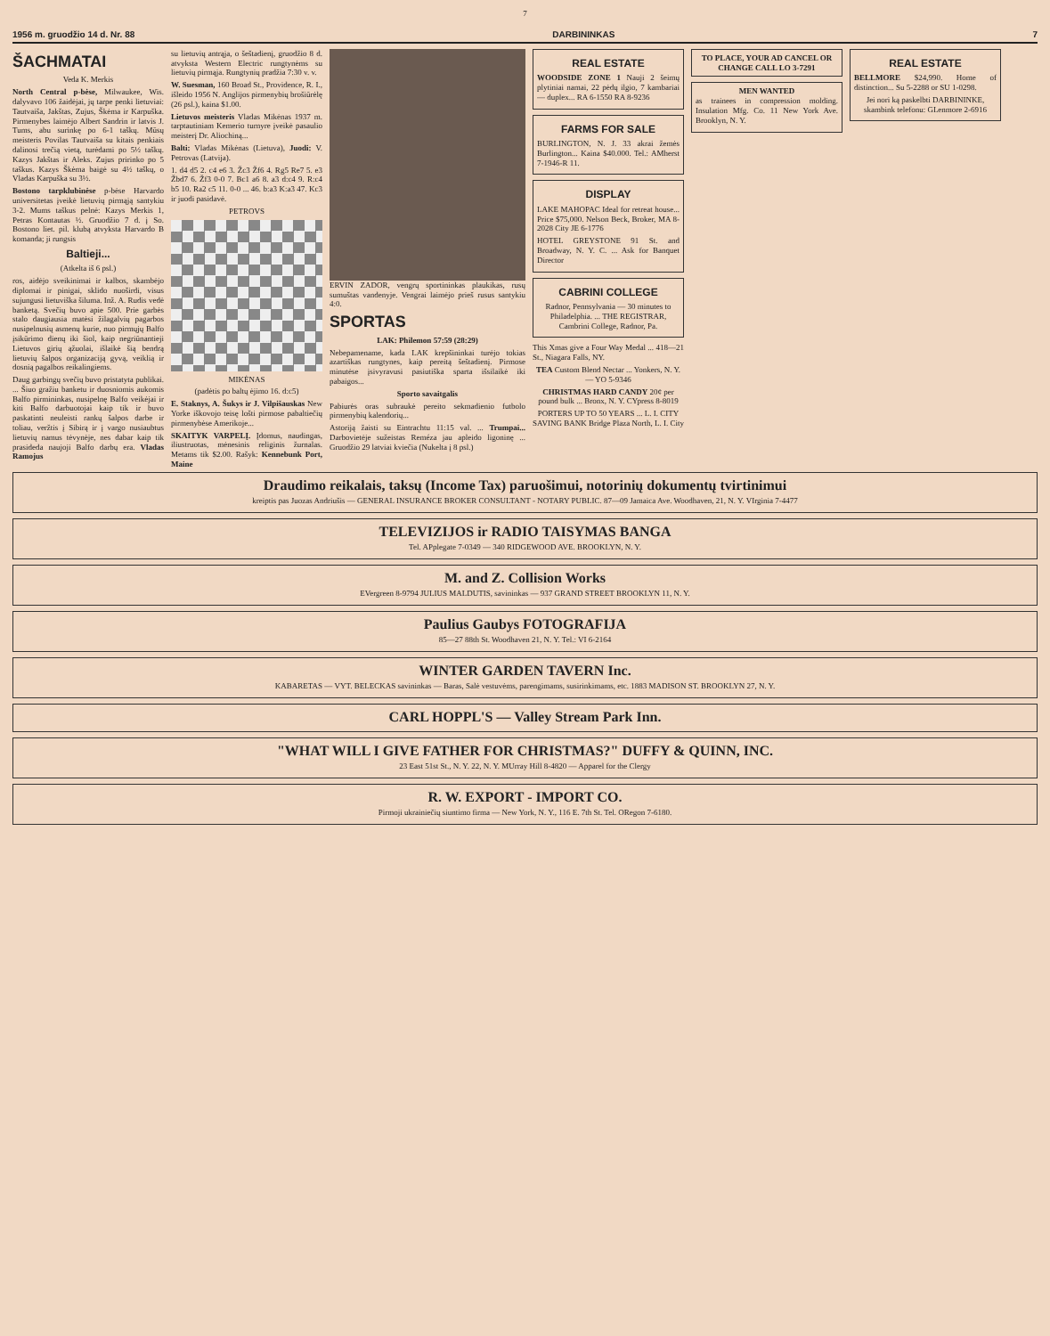7
1956 m. gruodžio 14 d. Nr. 88 DARBININKAS 7
ŠACHMATAI
Veda K. Merkis
North Central p-bėse, Milwaukee, Wis. dalyvavo 106 žaidėjai, jų tarpe penki lietuviai: Tautvaiša, Jakštas, Zujus, Škėma ir Karpuška. Pirmenybes laimėjo Albert Sandrin ir latvis J. Tums, abu surinkę po 6-1 taškų. Mūsų meisteris Povilas Tautvaiša su kitais penkiais dalinosi trečią vietą, turėdami po 5½ taškų. Kazys Jakštas ir Aleks. Zujus pririnko po 5 taškus. Kazys Škėma baigė su 4½ taškų, o Vladas Karpuška su 3½.
Bostono tarpklubinėse p-bėse Harvardo universitetas įveikė lietuvių pirmąją santykiu 3-2. Mums taškus pelnė: Kazys Merkis 1, Petras Kontautas ½. Gruodžio 7 d. į So. Bostono liet. pil. klubą atvyksta Harvardo B komanda; ji rungsis
Baltieji...
(Atkelta iš 6 psl.)
ros, aidėjo sveikinimai ir kalbos, skambėjo diplomai ir pinigai, sklido nuoširdi, visus sujungusi lietuviška šiluma. Inž. A. Rudis vedė banketą. Svečių buvo apie 500. Prie garbės stalo daugiausia matėsi žilagalvių pagarbos nusipelnusių asmenų kurie, nuo pirmųjų Balfo įsikūrimo dienų iki šiol, kaip negriūnantieji Lietuvos girių ąžuolai, išlaikė šią bendrą lietuvių šalpos organizaciją gyvą, veiklią ir dosnią pagalbos reikalingiems.
Daug garbingų svečių buvo pristatyta publikai. ... Šiuo gražiu banketu ir duosniomis aukomis Balfo pirmininkas, nusipelnę Balfo veikėjai ir kiti Balfo darbuotojai kaip tik ir buvo paskatinti neuleisti rankų šalpos darbe ir toliau, veržtis į Sibirą ir į vargo nusiaubtus lietuvių namus tėvynėje, nes dabar kaip tik prasideda naujoji Balfo darbų era. Vladas Ramojus
su lietuvių antrąja, o šeštadienį, gruodžio 8 d. atvyksta Western Electric rungtynėms su lietuvių pirmąja. Rungtynių pradžia 7:30 v. v.
W. Suesman, 160 Broad St., Providence, R. I., išleido 1956 N. Anglijos pirmenybių brošiūrėlę (26 psl.), kaina $1.00.
Lietuvos meisteris Vladas Mikėnas 1937 m. tarptautiniam Kemerio turnyre įveikė pasaulio meisterį Dr. Aliochiną...
Balti: Vladas Mikėnas (Lietuva), Juodi: V. Petrovas (Latvija).
1. d4 d5 2. c4 e6 3. Žc3 Žf6 4. Rg5 Re7 5. e3 Žbd7 6. Žf3 0-0 7. Bc1 a6 8. a3 d:c4 9. R:c4 b5 10. Ra2 c5 11. 0-0 ... 46. b:a3 K:a3 47. Kc3 ir juodi pasidavė.
PETROVS
MIKĖNAS
(padėtis po baltų ėjimo 16. d:c5)
E. Staknys, A. Šukys ir J. Vilpišauskas New Yorke iškovojo teisę lošti pirmose pabaltiečių pirmenybėse Amerikoje...
SKAITYK VARPELĮ. Įdomus, naudingas, iliustruotas, mėnesinis religinis žurnalas. Metams tik $2.00. Rašyk: Kennebunk Port, Maine
ERVIN ZADOR, vengrų sportininkas plaukikas, rusų sumuštas vandenyje. Vengrai laimėjo prieš rusus santykiu 4:0.
SPORTAS
LAK: Philemon 57:59 (28:29)
Nebepamename, kada LAK krepšininkai turėjo tokias azartiškas rungtynes, kaip pereitą šeštadienį. Pirmose minutėse įsivyravusi pasiutiška sparta išsilaikė iki pabaigos...
Sporto savaitgalis
Pabiurės oras subraukė pereito sekmadienio futbolo pirmenybių kalendorių...
Astoriją žaisti su Eintrachtu 11:15 val. ... Trumpai... Darbovietėje sužeistas Reméza jau apleido ligoninę ... Gruodžio 29 latviai kviečia (Nukelta į 8 psl.)
REAL ESTATE
WOODSIDE ZONE 1 Nauji 2 šeimų plytiniai namai, 22 pėdų ilgio, 7 kambariai — duplex... RA 6-1550 RA 8-9236
FARMS FOR SALE
BURLINGTON, N. J. 33 akrai žemės Burlington... Kaina $40.000. Tel.: AMherst 7-1946-R 11.
DISPLAY
LAKE MAHOPAC Ideal for retreat house... Price $75,000. Nelson Beck, Broker, MA 8-2028 City JE 6-1776
HOTEL GREYSTONE 91 St. and Broadway, N. Y. C. ... Ask for Banquet Director
CABRINI COLLEGE
Radnor, Pennsylvania — 30 minutes to Philadelphia. ... THE REGISTRAR, Cambrini College, Radnor, Pa.
This Xmas give a Four Way Medal ... 418—21 St., Niagara Falls, NY.
TEA Custom Blend Nectar ... Yonkers, N. Y. — YO 5-9346
CHRISTMAS HARD CANDY 20¢ per pound bulk ... Bronx, N. Y. CYpress 8-8019
PORTERS UP TO 50 YEARS ... L. I. CITY SAVING BANK Bridge Plaza North, L. I. City
TO PLACE, YOUR AD CANCEL OR CHANGE CALL LO 3-7291
MEN WANTED
as trainees in compression molding. Insulation Mfg. Co. 11 New York Ave. Brooklyn, N. Y.
REAL ESTATE
BELLMORE $24,990. Home of distinction... Su 5-2288 or SU 1-0298.
Jei nori ką paskelbti DARBININKE, skambink telefonu: GLenmore 2-6916
Draudimo reikalais, taksų (Income Tax) paruošimui, notorinių dokumentų tvirtinimui
kreiptis pas Juozas Andriušis — GENERAL INSURANCE BROKER CONSULTANT - NOTARY PUBLIC. 87—09 Jamaica Ave. Woodhaven, 21, N. Y. VIrginia 7-4477
TELEVIZIJOS ir RADIO TAISYMAS BANGA
Tel. APplegate 7-0349 — 340 RIDGEWOOD AVE. BROOKLYN, N. Y.
M. and Z. Collision Works
EVergreen 8-9794 JULIUS MALDUTIS, savininkas — 937 GRAND STREET BROOKLYN 11, N. Y.
Paulius Gaubys FOTOGRAFIJA
85—27 88th St. Woodhaven 21, N. Y. Tel.: VI 6-2164
WINTER GARDEN TAVERN Inc.
KABARETAS — VYT. BELECKAS savininkas — Baras, Salė vestuvėms, parengimams, susirinkimams, etc. 1883 MADISON ST. BROOKLYN 27, N. Y.
CARL HOPPL'S — Valley Stream Park Inn.
"WHAT WILL I GIVE FATHER FOR CHRISTMAS?" DUFFY & QUINN, INC.
23 East 51st St., N. Y. 22, N. Y. MUrray Hill 8-4820 — Apparel for the Clergy
R. W. EXPORT - IMPORT CO.
Pirmoji ukrainiečių siuntimo firma — New York, N. Y., 116 E. 7th St. Tel. ORegon 7-6180.